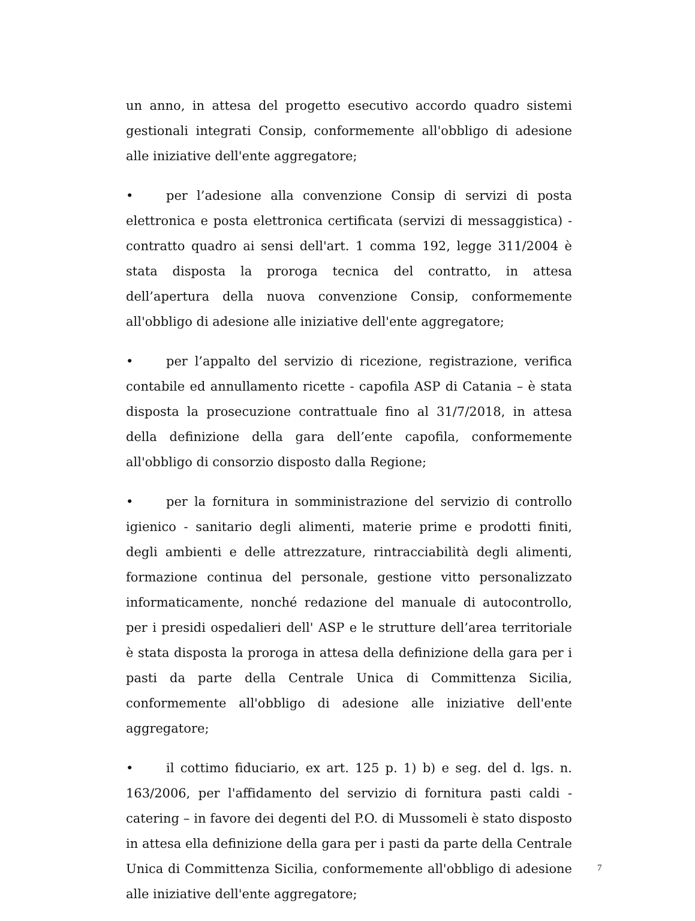un anno, in attesa del progetto esecutivo accordo quadro sistemi gestionali integrati Consip, conformemente all'obbligo di adesione alle iniziative dell'ente aggregatore;
• per l’adesione alla convenzione Consip di servizi di posta elettronica e posta elettronica certificata (servizi di messaggistica) - contratto quadro ai sensi dell'art. 1 comma 192, legge 311/2004 è stata disposta la proroga tecnica del contratto, in attesa dell’apertura della nuova convenzione Consip, conformemente all'obbligo di adesione alle iniziative dell'ente aggregatore;
• per l’appalto del servizio di ricezione, registrazione, verifica contabile ed annullamento ricette - capofila ASP di Catania – è stata disposta la prosecuzione contrattuale fino al 31/7/2018, in attesa della definizione della gara dell’ente capofila, conformemente all'obbligo di consorzio disposto dalla Regione;
• per la fornitura in somministrazione del servizio di controllo igienico - sanitario degli alimenti, materie prime e prodotti finiti, degli ambienti e delle attrezzature, rintracciabilità degli alimenti, formazione continua del personale, gestione vitto personalizzato informaticamente, nonché redazione del manuale di autocontrollo, per i presidi ospedalieri dell' ASP e le strutture dell’area territoriale è stata disposta la proroga in attesa della definizione della gara per i pasti da parte della Centrale Unica di Committenza Sicilia, conformemente all'obbligo di adesione alle iniziative dell'ente aggregatore;
• il cottimo fiduciario, ex art. 125 p. 1) b) e seg. del d. lgs. n. 163/2006, per l'affidamento del servizio di fornitura pasti caldi - catering – in favore dei degenti del P.O. di Mussomeli è stato disposto in attesa ella definizione della gara per i pasti da parte della Centrale Unica di Committenza Sicilia, conformemente all'obbligo di adesione alle iniziative dell'ente aggregatore;
7